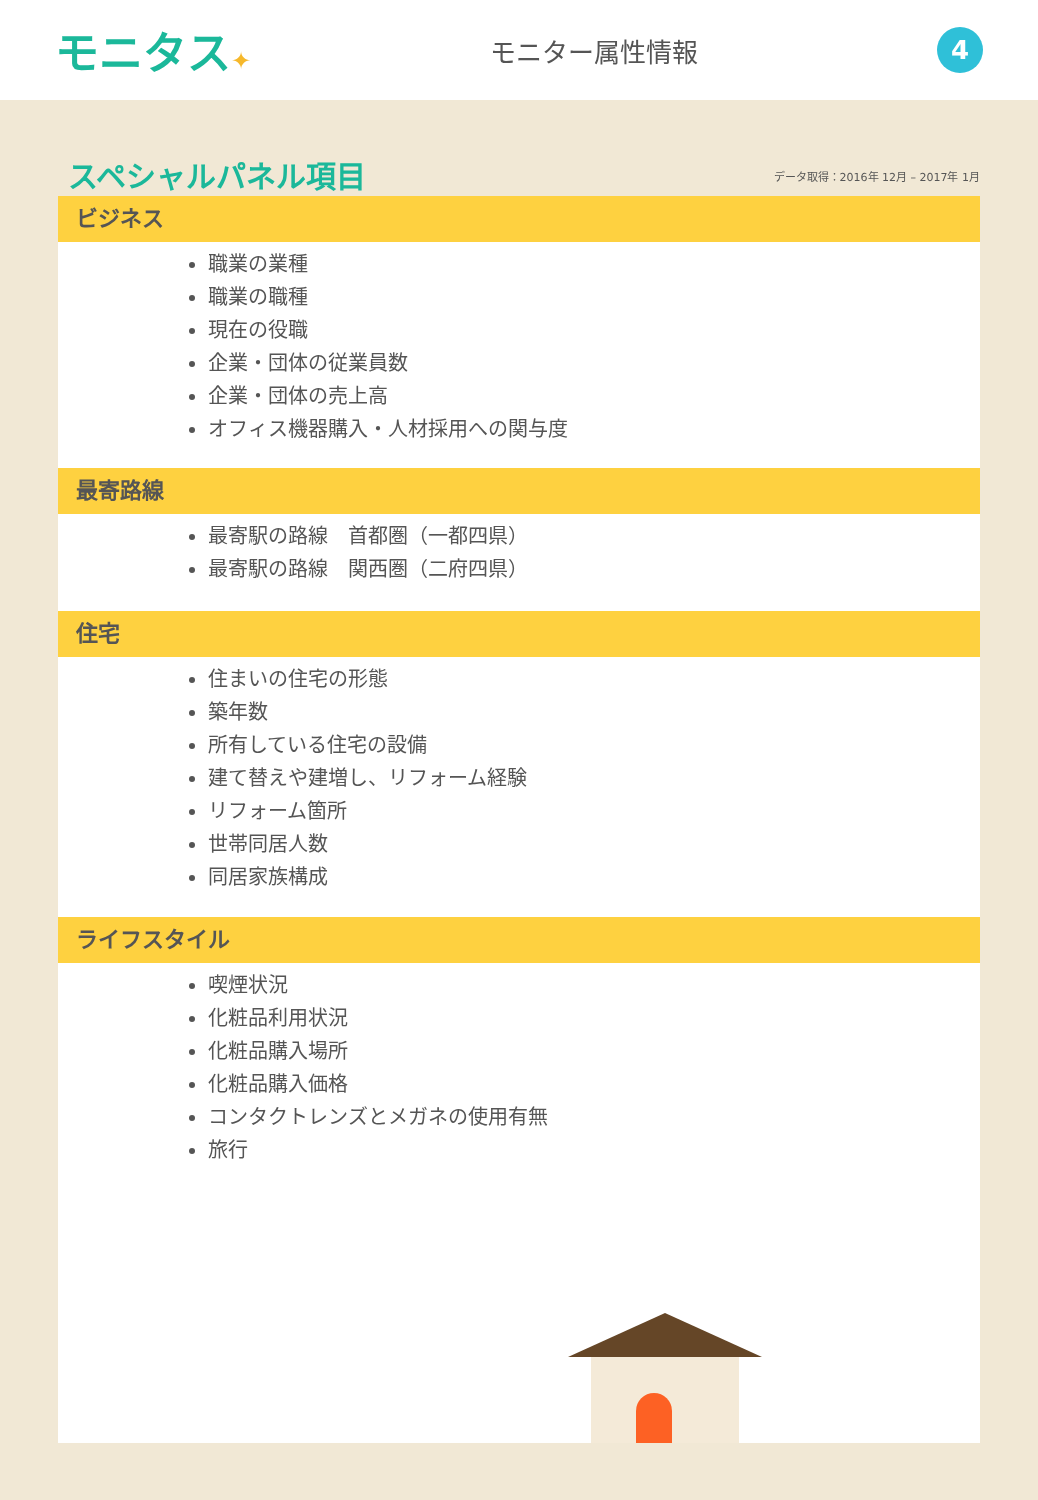モニタス✦ モニター属性情報
4
スペシャルパネル項目
データ取得：2016年 12月 – 2017年 1月
ビジネス
職業の業種
職業の職種
現在の役職
企業・団体の従業員数
企業・団体の売上高
オフィス機器購入・人材採用への関与度
最寄路線
最寄駅の路線　首都圏（一都四県）
最寄駅の路線　関西圏（二府四県）
住宅
住まいの住宅の形態
築年数
所有している住宅の設備
建て替えや建増し、リフォーム経験
リフォーム箇所
世帯同居人数
同居家族構成
ライフスタイル
喫煙状況
化粧品利用状況
化粧品購入場所
化粧品購入価格
コンタクトレンズとメガネの使用有無
旅行